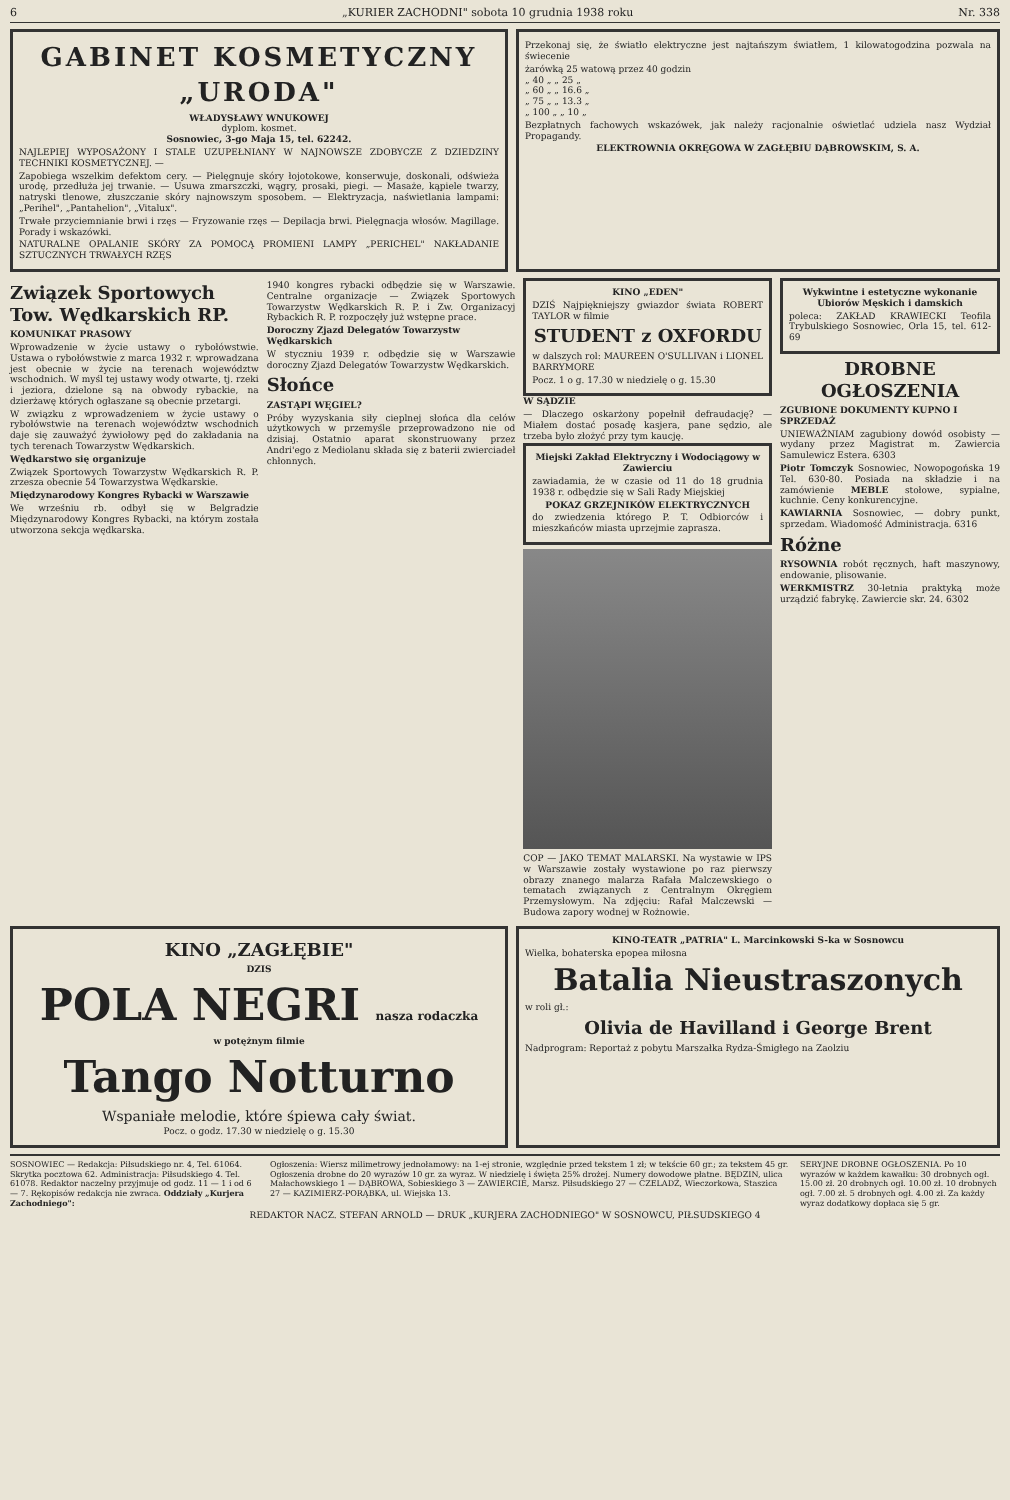6 „KURIER ZACHODNI" sobota 10 grudnia 1938 roku Nr. 338
GABINET KOSMETYCZNY
„URODA"
WŁADYSŁAWY WNUKOWEJ
dyplom. kosmet.
Sosnowiec, 3-go Maja 15, tel. 62242.
NAJLEPIEJ WYPOSAŻONY I STALE UZUPEŁNIANY W NAJNOWSZE ZDOBYCZE Z DZIEDZINY TECHNIKI KOSMETYCZNEJ. —
Zapobiega wszelkim defektom cery. — Pielęgnuje skóry łojotokowe, konserwuje, doskonali, odświeża urodę, przedłuża jej trwanie. — Usuwa zmarszczki, wągry, prosaki, piegi. — Masaże, kąpiele twarzy, natryski tlenowe, złuszczanie skóry najnowszym sposobem. — Elektryzacja, naświetlania lampami: „Perihel", „Pantahelion", „Vitalux".
Trwałe przyciemnianie brwi i rzęs — Fryzowanie rzęs — Depilacja brwi. Pielęgnacja włosów. Magillage. Porady i wskazówki.
NATURALNE OPALANIE SKÓRY ZA POMOCĄ PROMIENI LAMPY „PERICHEL" NAKŁADANIE SZTUCZNYCH TRWAŁYCH RZĘS
Przekonaj się, że światło elektryczne jest najtańszym światłem, 1 kilowatogodzina pozwala na świecenie
żarówką 25 watową przez 40 godzin
„ 40 „ „ 25 „
„ 60 „ „ 16.6 „
„ 75 „ „ 13.3 „
„ 100 „ „ 10 „
Bezpłatnych fachowych wskazówek, jak należy racjonalnie oświetlać udziela nasz Wydział Propagandy.
ELEKTROWNIA OKRĘGOWA W ZAGŁĘBIU DĄBROWSKIM, S. A.
Związek Sportowych Tow. Wędkarskich RP.
KOMUNIKAT PRASOWY
Wprowadzenie w życie ustawy o rybołówstwie. Ustawa o rybołówstwie z marca 1932 r. wprowadzana jest obecnie w życie na terenach województw wschodnich. W myśl tej ustawy wody otwarte, tj. rzeki i jeziora, dzielone są na obwody rybackie, na dzierżawę których ogłaszane są obecnie przetargi.
W związku z wprowadzeniem w życie ustawy o rybołówstwie na terenach województw wschodnich daje się zauważyć żywiołowy pęd do zakładania na tych terenach Towarzystw Wędkarskich.
Wędkarstwo się organizuje
Związek Sportowych Towarzystw Wędkarskich R. P. zrzesza obecnie 54 Towarzystwa Wędkarskie.
Międzynarodowy Kongres Rybacki w Warszawie
We wrześniu rb. odbył się w Belgradzie Międzynarodowy Kongres Rybacki, na którym została utworzona sekcja wędkarska.
1940 kongres rybacki odbędzie się w Warszawie. Centralne organizacje — Związek Sportowych Towarzystw Wędkarskich R. P. i Zw. Organizacyj Rybackich R. P. rozpoczęły już wstępne prace.
Doroczny Zjazd Delegatów Towarzystw Wędkarskich
W styczniu 1939 r. odbędzie się w Warszawie doroczny Zjazd Delegatów Towarzystw Wędkarskich.
Słońce
ZASTĄPI WĘGIEL?
Próby wyzyskania siły cieplnej słońca dla celów użytkowych w przemyśle przeprowadzono nie od dzisiaj. Ostatnio aparat skonstruowany przez Andri'ego z Mediolanu składa się z baterii zwierciadeł chłonnych.
KINO „EDEN"
DZIŚ Najpiękniejszy gwiazdor świata ROBERT TAYLOR w filmie
STUDENT z OXFORDU
w dalszych rol: MAUREEN O'SULLIVAN i LIONEL BARRYMORE
Pocz. 1 o g. 17.30 w niedzielę o g. 15.30
W SĄDZIE
— Dlaczego oskarżony popełnił defraudację? — Miałem dostać posadę kasjera, pane sędzio, ale trzeba było złożyć przy tym kaucję.
Miejski Zakład Elektryczny i Wodociągowy w Zawierciu
zawiadamia, że w czasie od 11 do 18 grudnia 1938 r. odbędzie się w Sali Rady Miejskiej
POKAZ GRZEJNIKÓW ELEKTRYCZNYCH
do zwiedzenia którego P. T. Odbiorców i mieszkańców miasta uprzejmie zaprasza.
COP — JAKO TEMAT MALARSKI. Na wystawie w IPS w Warszawie zostały wystawione po raz pierwszy obrazy znanego malarza Rafała Malczewskiego o tematach związanych z Centralnym Okręgiem Przemysłowym. Na zdjęciu: Rafał Malczewski — Budowa zapory wodnej w Rożnowie.
Wykwintne i estetyczne wykonanie Ubiorów Męskich i damskich
poleca: ZAKŁAD KRAWIECKI Teofila Trybulskiego Sosnowiec, Orla 15, tel. 612-69
DROBNE OGŁOSZENIA
ZGUBIONE DOKUMENTY KUPNO I SPRZEDAŻ
UNIEWAŻNIAM zagubiony dowód osobisty — wydany przez Magistrat m. Zawiercia Samulewicz Estera. 6303
Piotr Tomczyk Sosnowiec, Nowopogońska 19 Tel. 630-80. Posiada na składzie i na zamówienie MEBLE stołowe, sypialne, kuchnie. Ceny konkurencyjne.
KAWIARNIA Sosnowiec, — dobry punkt, sprzedam. Wiadomość Administracja. 6316
Różne
RYSOWNIA robót ręcznych, haft maszynowy, endowanie, plisowanie.
WERKMISTRZ 30-letnia praktyką może urządzić fabrykę. Zawiercie skr. 24. 6302
KINO „ZAGŁĘBIE"
DZIS
POLA NEGRI nasza rodaczka
w potężnym filmie
Tango Notturno
Wspaniałe melodie, które śpiewa cały świat.
Pocz. o godz. 17.30 w niedzielę o g. 15.30
KINO-TEATR „PATRIA" L. Marcinkowski S-ka w Sosnowcu
Wielka, bohaterska epopea miłosna
Batalia Nieustraszonych
w roli gł.:
Olivia de Havilland i George Brent
Nadprogram: Reportaż z pobytu Marszałka Rydza-Śmigłego na Zaolziu
SOSNOWIEC — Redakcja: Piłsudskiego nr. 4, Tel. 61064. Skrytka pocztowa 62. Administracja: Piłsudskiego 4. Tel. 61078. Redaktor naczelny przyjmuje od godz. 11 — 1 i od 6 — 7. Rękopisów redakcja nie zwraca. Oddziały „Kurjera Zachodniego":
Ogłoszenia: Wiersz milimetrowy jednołamowy: na 1-ej stronie, względnie przed tekstem 1 zł; w tekście 60 gr.; za tekstem 45 gr. Ogłoszenia drobne do 20 wyrazów 10 gr. za wyraz. W niedzielę i święta 25% drożej. Numery dowodowe płatne. BĘDZIN, ulica Małachowskiego 1 — DĄBROWA, Sobieskiego 3 — ZAWIERCIE, Marsz. Piłsudskiego 27 — CZELADŹ, Wieczorkowa, Staszica 27 — KAZIMIERZ-PORĄBKA, ul. Wiejska 13.
SERYJNE DROBNE OGŁOSZENIA. Po 10 wyrazów w każdem kawałku: 30 drobnych ogł. 15.00 zł. 20 drobnych ogł. 10.00 zł. 10 drobnych ogł. 7.00 zł. 5 drobnych ogł. 4.00 zł. Za każdy wyraz dodatkowy dopłaca się 5 gr.
REDAKTOR NACZ. STEFAN ARNOLD — DRUK „KURJERA ZACHODNIEGO" W SOSNOWCU, PIŁSUDSKIEGO 4